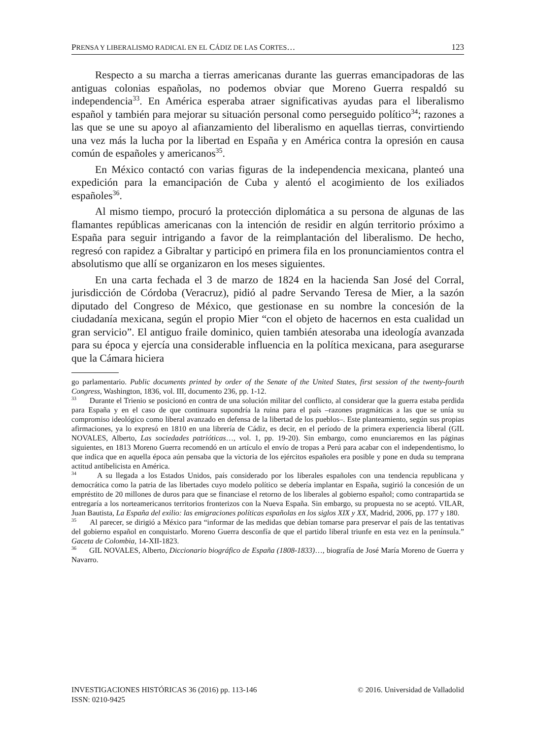PRENSA Y LIBERALISMO RADICAL EN EL CÁDIZ DE LAS CORTES… 123
Respecto a su marcha a tierras americanas durante las guerras emancipadoras de las antiguas colonias españolas, no podemos obviar que Moreno Guerra respaldó su independencia<sup>33</sup>. En América esperaba atraer significativas ayudas para el liberalismo español y también para mejorar su situación personal como perseguido político<sup>34</sup>; razones a las que se une su apoyo al afianzamiento del liberalismo en aquellas tierras, convirtiendo una vez más la lucha por la libertad en España y en América contra la opresión en causa común de españoles y americanos<sup>35</sup>.
En México contactó con varias figuras de la independencia mexicana, planteó una expedición para la emancipación de Cuba y alentó el acogimiento de los exiliados españoles<sup>36</sup>.
Al mismo tiempo, procuró la protección diplomática a su persona de algunas de las flamantes repúblicas americanas con la intención de residir en algún territorio próximo a España para seguir intrigando a favor de la reimplantación del liberalismo. De hecho, regresó con rapidez a Gibraltar y participó en primera fila en los pronunciamientos contra el absolutismo que allí se organizaron en los meses siguientes.
En una carta fechada el 3 de marzo de 1824 en la hacienda San José del Corral, jurisdicción de Córdoba (Veracruz), pidió al padre Servando Teresa de Mier, a la sazón diputado del Congreso de México, que gestionase en su nombre la concesión de la ciudadanía mexicana, según el propio Mier “con el objeto de hacernos en esta cualidad un gran servicio”. El antiguo fraile dominico, quien también atesoraba una ideología avanzada para su época y ejercía una considerable influencia en la política mexicana, para asegurarse que la Cámara hiciera
go parlamentario. Public documents printed by order of the Senate of the United States, first session of the twenty-fourth Congress, Washington, 1836, vol. III, documento 236, pp. 1-12.
<sup>33</sup> Durante el Trienio se posicionó en contra de una solución militar del conflicto, al considerar que la guerra estaba perdida para España y en el caso de que continuara supondría la ruina para el país –razones pragmáticas a las que se unía su compromiso ideológico como liberal avanzado en defensa de la libertad de los pueblos–. Este planteamiento, según sus propias afirmaciones, ya lo expresó en 1810 en una librería de Cádiz, es decir, en el período de la primera experiencia liberal (GIL NOVALES, Alberto, Las sociedades patrióticas…, vol. 1, pp. 19-20). Sin embargo, como enunciaremos en las páginas siguientes, en 1813 Moreno Guerra recomendó en un artículo el envío de tropas a Perú para acabar con el independentismo, lo que indica que en aquella época aún pensaba que la victoria de los ejércitos españoles era posible y pone en duda su temprana actitud antibelicista en América.
<sup>34</sup> A su llegada a los Estados Unidos, país considerado por los liberales españoles con una tendencia republicana y democrática como la patria de las libertades cuyo modelo político se debería implantar en España, sugirió la concesión de un empréstito de 20 millones de duros para que se financiase el retorno de los liberales al gobierno español; como contrapartida se entregaría a los norteamericanos territorios fronterizos con la Nueva España. Sin embargo, su propuesta no se aceptó. VILAR, Juan Bautista, La España del exilio: las emigraciones políticas españolas en los siglos XIX y XX, Madrid, 2006, pp. 177 y 180.
<sup>35</sup> Al parecer, se dirigió a México para “informar de las medidas que debían tomarse para preservar el país de las tentativas del gobierno español en conquistarlo. Moreno Guerra desconfía de que el partido liberal triunfe en esta vez en la península.” Gaceta de Colombia, 14-XII-1823.
<sup>36</sup> GIL NOVALES, Alberto, Diccionario biográfico de España (1808-1833)…, biografía de José María Moreno de Guerra y Navarro.
INVESTIGACIONES HISTÓRICAS 36 (2016) pp. 113-146
ISSN: 0210-9425
© 2016. Universidad de Valladolid